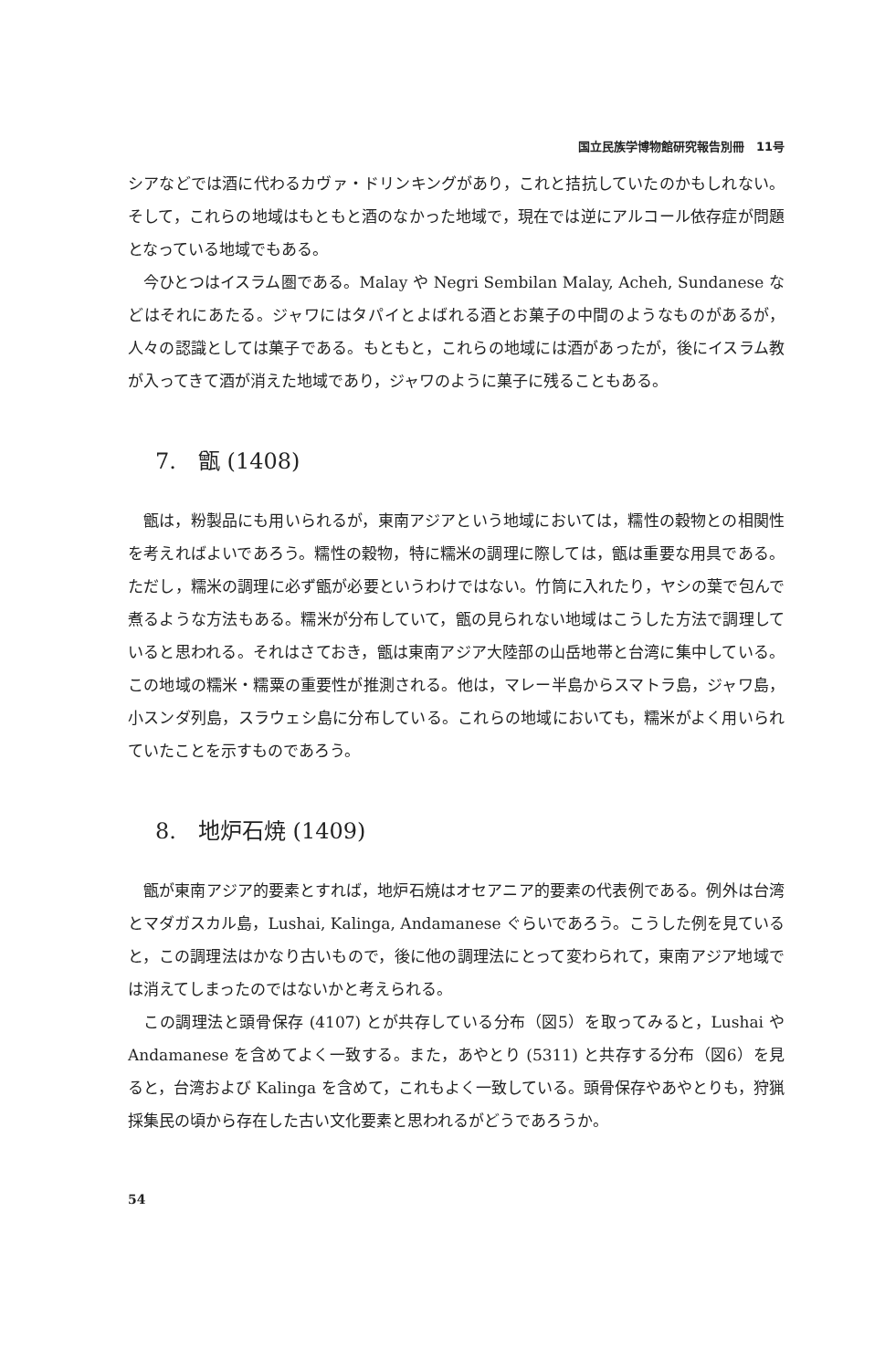国立民族学博物館研究報告別冊　11号
シアなどでは酒に代わるカヴァ・ドリンキングがあり，これと拮抗していたのかもしれない。そして，これらの地域はもともと酒のなかった地域で，現在では逆にアルコール依存症が問題となっている地域でもある。
今ひとつはイスラム圏である。Malay や Negri Sembilan Malay, Acheh, Sundanese などはそれにあたる。ジャワにはタパイとよばれる酒とお菓子の中間のようなものがあるが，人々の認識としては菓子である。もともと，これらの地域には酒があったが，後にイスラム教が入ってきて酒が消えた地域であり，ジャワのように菓子に残ることもある。
7.　甑 (1408)
甑は，粉製品にも用いられるが，東南アジアという地域においては，糯性の穀物との相関性を考えればよいであろう。糯性の穀物，特に糯米の調理に際しては，甑は重要な用具である。ただし，糯米の調理に必ず甑が必要というわけではない。竹筒に入れたり，ヤシの葉で包んで煮るような方法もある。糯米が分布していて，甑の見られない地域はこうした方法で調理していると思われる。それはさておき，甑は東南アジア大陸部の山岳地帯と台湾に集中している。この地域の糯米・糯粟の重要性が推測される。他は，マレー半島からスマトラ島，ジャワ島，小スンダ列島，スラウェシ島に分布している。これらの地域においても，糯米がよく用いられていたことを示すものであろう。
8.　地炉石焼 (1409)
甑が東南アジア的要素とすれば，地炉石焼はオセアニア的要素の代表例である。例外は台湾とマダガスカル島，Lushai, Kalinga, Andamanese ぐらいであろう。こうした例を見ていると，この調理法はかなり古いもので，後に他の調理法にとって変わられて，東南アジア地域では消えてしまったのではないかと考えられる。
この調理法と頭骨保存 (4107) とが共存している分布（図5）を取ってみると，Lushai や Andamanese を含めてよく一致する。また，あやとり (5311) と共存する分布（図6）を見ると，台湾および Kalinga を含めて，これもよく一致している。頭骨保存やあやとりも，狩猟採集民の頃から存在した古い文化要素と思われるがどうであろうか。
54